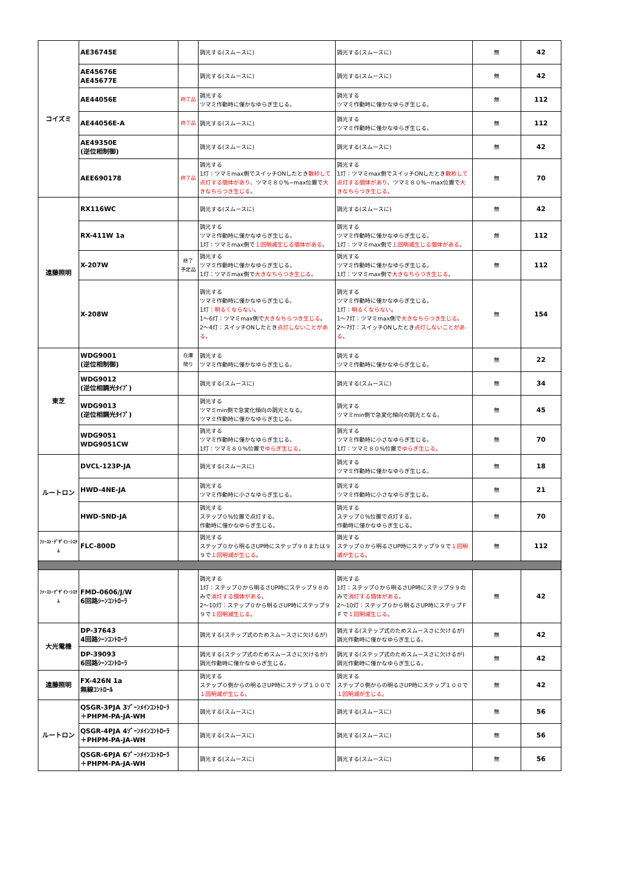| コイズミ | AE36745E | | 調光する(スムースに) | 調光する(スムースに) | 無 | 42 |
| | AE45676E AE45677E | | 調光する(スムースに) | 調光する(スムースに) | 無 | 42 |
| | AE44056E | 終了品 | 調光する ツマミ作動時に僅かなゆらぎ生じる。 | 調光する ツマミ作動時に僅かなゆらぎ生じる。 | 無 | 112 |
| | AE44056E-A | 終了品 | 調光する(スムースに) | 調光する ツマミ作動時に僅かなゆらぎ生じる。 | 無 | 112 |
| | AE49350E (逆位相制御) | | 調光する(スムースに) | 調光する(スムースに) | 無 | 42 |
| | AEE690178 | 終了品 | 調光する 1灯：ツマミmax側でスイッチONしたとき 数秒して点灯する個体があり 、ツマミ８０%~max位置で 大きなちらつき生じる 。 | 調光する 1灯：ツマミmax側でスイッチONしたとき 数秒して点灯する個体があり 、ツマミ８０%~max位置で 大きなちらつき生じる 。 | 無 | 70 |
| 遠藤照明 | RX116WC | | 調光する(スムースに) | 調光する(スムースに) | 無 | 42 |
| | RX-411W 1a | | 調光する ツマミ作動時に僅かなゆらぎ生じる。 1灯：ツマミmax側で １回明滅生じる個体がある 。 | 調光する ツマミ作動時に僅かなゆらぎ生じる。 1灯：ツマミmax側で １回明滅生じる個体がある 。 | 無 | 112 |
| | X-207W | 終了 予定品 | 調光する ツマミ作動時に僅かなゆらぎ生じる。 1灯：ツマミmax側で 大きなちらつき生じる 。 | 調光する ツマミ作動時に僅かなゆらぎ生じる。 1灯：ツマミmax側で 大きなちらつき生じる 。 | 無 | 112 |
| | X-208W | | 調光する ツマミ作動時に僅かなゆらぎ生じる。 1灯： 明るくならない 。 1～6灯：ツマミmax側で 大きなちらつき生じる 。 2～4灯：スイッチONしたとき 点灯しないことがある 。 | 調光する ツマミ作動時に僅かなゆらぎ生じる。 1灯： 明るくならない 。 1～7灯：ツマミmax側で 大きなちらつき生じる 。 2～7灯：スイッチONしたとき 点灯しないことがある 。 | 無 | 154 |
| 東芝 | WDG9001 (逆位相制御) | 在庫 限り | 調光する ツマミ作動時に僅かなゆらぎ生じる。 | 調光する ツマミ作動時に僅かなゆらぎ生じる。 | 無 | 22 |
| | WDG9012 (逆位相調光ﾀｲﾌﾟ) | | 調光する(スムースに) | 調光する(スムースに) | 無 | 34 |
| | WDG9013 (逆位相調光ﾀｲﾌﾟ) | | 調光する ツマミmin側で急変化傾向の調光となる。 ツマミ作動時に僅かなゆらぎ生じる。 | 調光する ツマミmin側で急変化傾向の調光となる。 | 無 | 45 |
| | WDG9051 WDG9051CW | | 調光する ツマミ作動時に僅かなゆらぎ生じる。 1灯：ツマミ８０%位置で ゆらぎ生じる 。 | 調光する ツマミ作動時に小さなゆらぎ生じる。 1灯：ツマミ８０%位置で ゆらぎ生じる 。 | 無 | 70 |
| ルートロン | DVCL-123P-JA | | 調光する(スムースに) | 調光する ツマミ作動時に僅かなゆらぎ生じる。 | 無 | 18 |
| | HWD-4NE-JA | | 調光する ツマミ作動時に小さなゆらぎ生じる。 | 調光する ツマミ作動時に小さなゆらぎ生じる。 | 無 | 21 |
| | HWD-5ND-JA | | 調光する ステップ０%位置で点灯する。 作動時に僅かなゆらぎ生じる。 | 調光する ステップ０%位置で点灯する。 作動時に僅かなゆらぎ生じる。 | 無 | 70 |
| ﾌｧｰｽﾄ･ﾃﾞｻﾞｲﾝ･ｼｽﾃﾑ | FLC-800D | | 調光する ステップ０から明るさUP時にステップ９８または９９で １回明滅が生じる 。 | 調光する ステップ０から明るさUP時にステップ９９で １回明滅が生じる 。 | 無 | 112 |
| ﾌｧｰｽﾄ･ﾃﾞｻﾞｲﾝ･ｼｽﾃﾑ | FMD-0606/J/W 6回路ｼｰﾝｺﾝﾄﾛｰﾗ | | 調光する 1灯：ステップ０から明るさUP時にステップ９８のみで 消灯する個体がある 。 2～10灯：ステップ０から明るさUP時にステップ９９で １回明滅生じる 。 | 調光する 1灯：ステップ０から明るさUP時にステップ９９のみで 消灯する個体がある 。 2～10灯：ステップ０から明るさUP時にステップＦＦで １回明滅生じる 。 | 無 | 42 |
| 大光電機 | DP-37643 4回路ｼｰﾝｺﾝﾄﾛｰﾗ | | 調光する(ステップ式のためスムースさに欠けるが) | 調光する(ステップ式のためスムースさに欠けるが) 調光作動時に僅かなゆらぎ生じる。 | 無 | 42 |
| | DP-39093 6回路ｼｰﾝｺﾝﾄﾛｰﾗ | | 調光する(ステップ式のためスムースさに欠けるが) 調光作動時に僅かなゆらぎ生じる。 | 調光する(ステップ式のためスムースさに欠けるが) 調光作動時に僅かなゆらぎ生じる。 | 無 | 42 |
| 遠藤照明 | FX-426N 1a 無線ｺﾝﾄﾛｰﾙ | | 調光する ステップ０側からの明るさUP時にステップ１００で １回明滅が生じる 。 | 調光する ステップ０側からの明るさUP時にステップ１００で １回明滅が生じる 。 | 無 | 42 |
| ルートロン | QSGR-3PJA 3ｿﾞｰﾝﾒｲﾝｺﾝﾄﾛｰﾗ ＋PHPM-PA-JA-WH | | 調光する(スムースに) | 調光する(スムースに) | 無 | 56 |
| | QSGR-4PJA 4ｿﾞｰﾝﾒｲﾝｺﾝﾄﾛｰﾗ ＋PHPM-PA-JA-WH | | 調光する(スムースに) | 調光する(スムースに) | 無 | 56 |
| | QSGR-6PJA 6ｿﾞｰﾝﾒｲﾝｺﾝﾄﾛｰﾗ ＋PHPM-PA-JA-WH | | 調光する(スムースに) | 調光する(スムースに) | 無 | 56 |